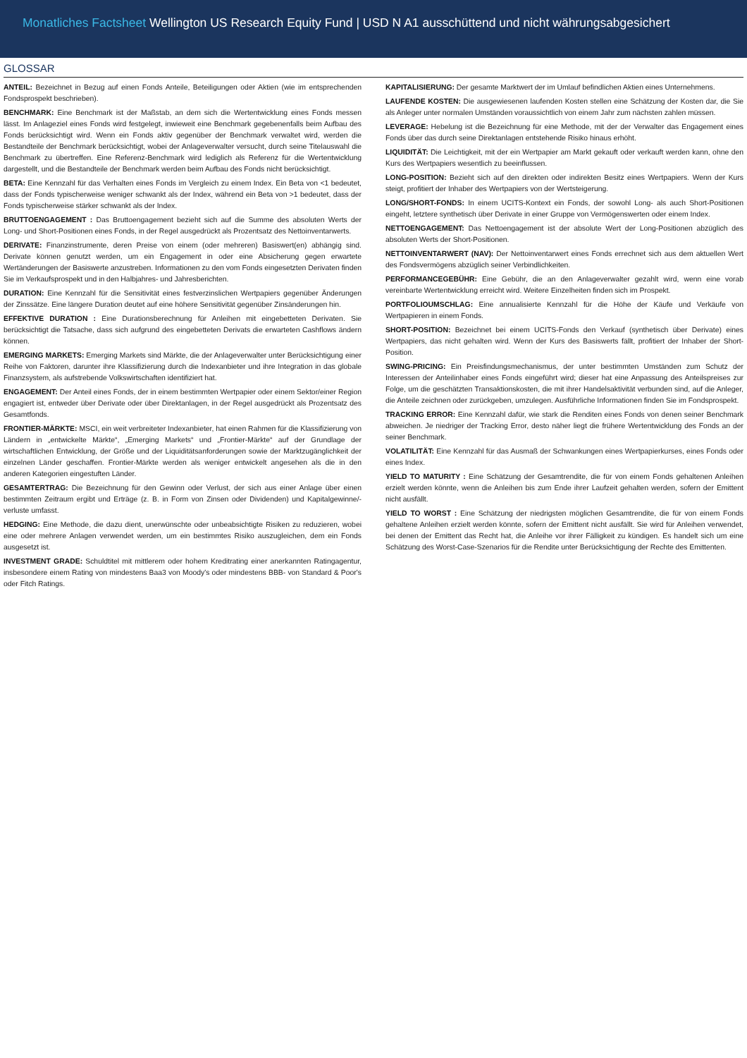Monatliches Factsheet Wellington US Research Equity Fund | USD N A1 ausschüttend und nicht währungsabgesichert
GLOSSAR
ANTEIL: Bezeichnet in Bezug auf einen Fonds Anteile, Beteiligungen oder Aktien (wie im entsprechenden Fondsprospekt beschrieben).
BENCHMARK: Eine Benchmark ist der Maßstab, an dem sich die Wertentwicklung eines Fonds messen lässt. Im Anlageziel eines Fonds wird festgelegt, inwieweit eine Benchmark gegebenenfalls beim Aufbau des Fonds berücksichtigt wird. Wenn ein Fonds aktiv gegenüber der Benchmark verwaltet wird, werden die Bestandteile der Benchmark berücksichtigt, wobei der Anlageverwalter versucht, durch seine Titelauswahl die Benchmark zu übertreffen. Eine Referenz-Benchmark wird lediglich als Referenz für die Wertentwicklung dargestellt, und die Bestandteile der Benchmark werden beim Aufbau des Fonds nicht berücksichtigt.
BETA: Eine Kennzahl für das Verhalten eines Fonds im Vergleich zu einem Index. Ein Beta von <1 bedeutet, dass der Fonds typischerweise weniger schwankt als der Index, während ein Beta von >1 bedeutet, dass der Fonds typischerweise stärker schwankt als der Index.
BRUTTOENGAGEMENT : Das Bruttoengagement bezieht sich auf die Summe des absoluten Werts der Long- und Short-Positionen eines Fonds, in der Regel ausgedrückt als Prozentsatz des Nettoinventarwerts.
DERIVATE: Finanzinstrumente, deren Preise von einem (oder mehreren) Basiswert(en) abhängig sind. Derivate können genutzt werden, um ein Engagement in oder eine Absicherung gegen erwartete Wertänderungen der Basiswerte anzustreben. Informationen zu den vom Fonds eingesetzten Derivaten finden Sie im Verkaufsprospekt und in den Halbjahres- und Jahresberichten.
DURATION: Eine Kennzahl für die Sensitivität eines festverzinslichen Wertpapiers gegenüber Änderungen der Zinssätze. Eine längere Duration deutet auf eine höhere Sensitivität gegenüber Zinsänderungen hin.
EFFEKTIVE DURATION : Eine Durationsberechnung für Anleihen mit eingebetteten Derivaten. Sie berücksichtigt die Tatsache, dass sich aufgrund des eingebetteten Derivats die erwarteten Cashflows ändern können.
EMERGING MARKETS: Emerging Markets sind Märkte, die der Anlageverwalter unter Berücksichtigung einer Reihe von Faktoren, darunter ihre Klassifizierung durch die Indexanbieter und ihre Integration in das globale Finanzsystem, als aufstrebende Volkswirtschaften identifiziert hat.
ENGAGEMENT: Der Anteil eines Fonds, der in einem bestimmten Wertpapier oder einem Sektor/einer Region engagiert ist, entweder über Derivate oder über Direktanlagen, in der Regel ausgedrückt als Prozentsatz des Gesamtfonds.
FRONTIER-MÄRKTE: MSCI, ein weit verbreiteter Indexanbieter, hat einen Rahmen für die Klassifizierung von Ländern in „entwickelte Märkte“, „Emerging Markets“ und „Frontier-Märkte“ auf der Grundlage der wirtschaftlichen Entwicklung, der Größe und der Liquiditätsanforderungen sowie der Marktzugänglichkeit der einzelnen Länder geschaffen. Frontier-Märkte werden als weniger entwickelt angesehen als die in den anderen Kategorien eingestuften Länder.
GESAMTERTRAG: Die Bezeichnung für den Gewinn oder Verlust, der sich aus einer Anlage über einen bestimmten Zeitraum ergibt und Erträge (z. B. in Form von Zinsen oder Dividenden) und Kapitalgewinne/-verluste umfasst.
HEDGING: Eine Methode, die dazu dient, unerwünschte oder unbeabsichtigte Risiken zu reduzieren, wobei eine oder mehrere Anlagen verwendet werden, um ein bestimmtes Risiko auszugleichen, dem ein Fonds ausgesetzt ist.
INVESTMENT GRADE: Schuldtitel mit mittlerem oder hohem Kreditrating einer anerkannten Ratingagentur, insbesondere einem Rating von mindestens Baa3 von Moody's oder mindestens BBB- von Standard & Poor's oder Fitch Ratings.
KAPITALISIERUNG: Der gesamte Marktwert der im Umlauf befindlichen Aktien eines Unternehmens.
LAUFENDE KOSTEN: Die ausgewiesenen laufenden Kosten stellen eine Schätzung der Kosten dar, die Sie als Anleger unter normalen Umständen voraussichtlich von einem Jahr zum nächsten zahlen müssen.
LEVERAGE: Hebelung ist die Bezeichnung für eine Methode, mit der der Verwalter das Engagement eines Fonds über das durch seine Direktanlagen entstehende Risiko hinaus erhöht.
LIQUIDITÄT: Die Leichtigkeit, mit der ein Wertpapier am Markt gekauft oder verkauft werden kann, ohne den Kurs des Wertpapiers wesentlich zu beeinflussen.
LONG-POSITION: Bezieht sich auf den direkten oder indirekten Besitz eines Wertpapiers. Wenn der Kurs steigt, profitiert der Inhaber des Wertpapiers von der Wertsteigerung.
LONG/SHORT-FONDS: In einem UCITS-Kontext ein Fonds, der sowohl Long- als auch Short-Positionen eingeht, letztere synthetisch über Derivate in einer Gruppe von Vermögenswerten oder einem Index.
NETTOENGAGEMENT: Das Nettoengagement ist der absolute Wert der Long-Positionen abzüglich des absoluten Werts der Short-Positionen.
NETTOINVENTARWERT (NAV): Der Nettoinventarwert eines Fonds errechnet sich aus dem aktuellen Wert des Fondsvermögens abzüglich seiner Verbindlichkeiten.
PERFORMANCEGEBÜHR: Eine Gebühr, die an den Anlageverwalter gezahlt wird, wenn eine vorab vereinbarte Wertentwicklung erreicht wird. Weitere Einzelheiten finden sich im Prospekt.
PORTFOLIOUMSCHLAG: Eine annualisierte Kennzahl für die Höhe der Käufe und Verkäufe von Wertpapieren in einem Fonds.
SHORT-POSITION: Bezeichnet bei einem UCITS-Fonds den Verkauf (synthetisch über Derivate) eines Wertpapiers, das nicht gehalten wird. Wenn der Kurs des Basiswerts fällt, profitiert der Inhaber der Short-Position.
SWING-PRICING: Ein Preisfindungsmechanismus, der unter bestimmten Umständen zum Schutz der Interessen der Anteilinhaber eines Fonds eingeführt wird; dieser hat eine Anpassung des Anteilspreises zur Folge, um die geschätzten Transaktionskosten, die mit ihrer Handelsaktivität verbunden sind, auf die Anleger, die Anteile zeichnen oder zurückgeben, umzulegen. Ausführliche Informationen finden Sie im Fondsprospekt.
TRACKING ERROR: Eine Kennzahl dafür, wie stark die Renditen eines Fonds von denen seiner Benchmark abweichen. Je niedriger der Tracking Error, desto näher liegt die frühere Wertentwicklung des Fonds an der seiner Benchmark.
VOLATILITÄT: Eine Kennzahl für das Ausmaß der Schwankungen eines Wertpapierkurses, eines Fonds oder eines Index.
YIELD TO MATURITY : Eine Schätzung der Gesamtrendite, die für von einem Fonds gehaltenen Anleihen erzielt werden könnte, wenn die Anleihen bis zum Ende ihrer Laufzeit gehalten werden, sofern der Emittent nicht ausfällt.
YIELD TO WORST : Eine Schätzung der niedrigsten möglichen Gesamtrendite, die für von einem Fonds gehaltene Anleihen erzielt werden könnte, sofern der Emittent nicht ausfällt. Sie wird für Anleihen verwendet, bei denen der Emittent das Recht hat, die Anleihe vor ihrer Fälligkeit zu kündigen. Es handelt sich um eine Schätzung des Worst-Case-Szenarios für die Rendite unter Berücksichtigung der Rechte des Emittenten.